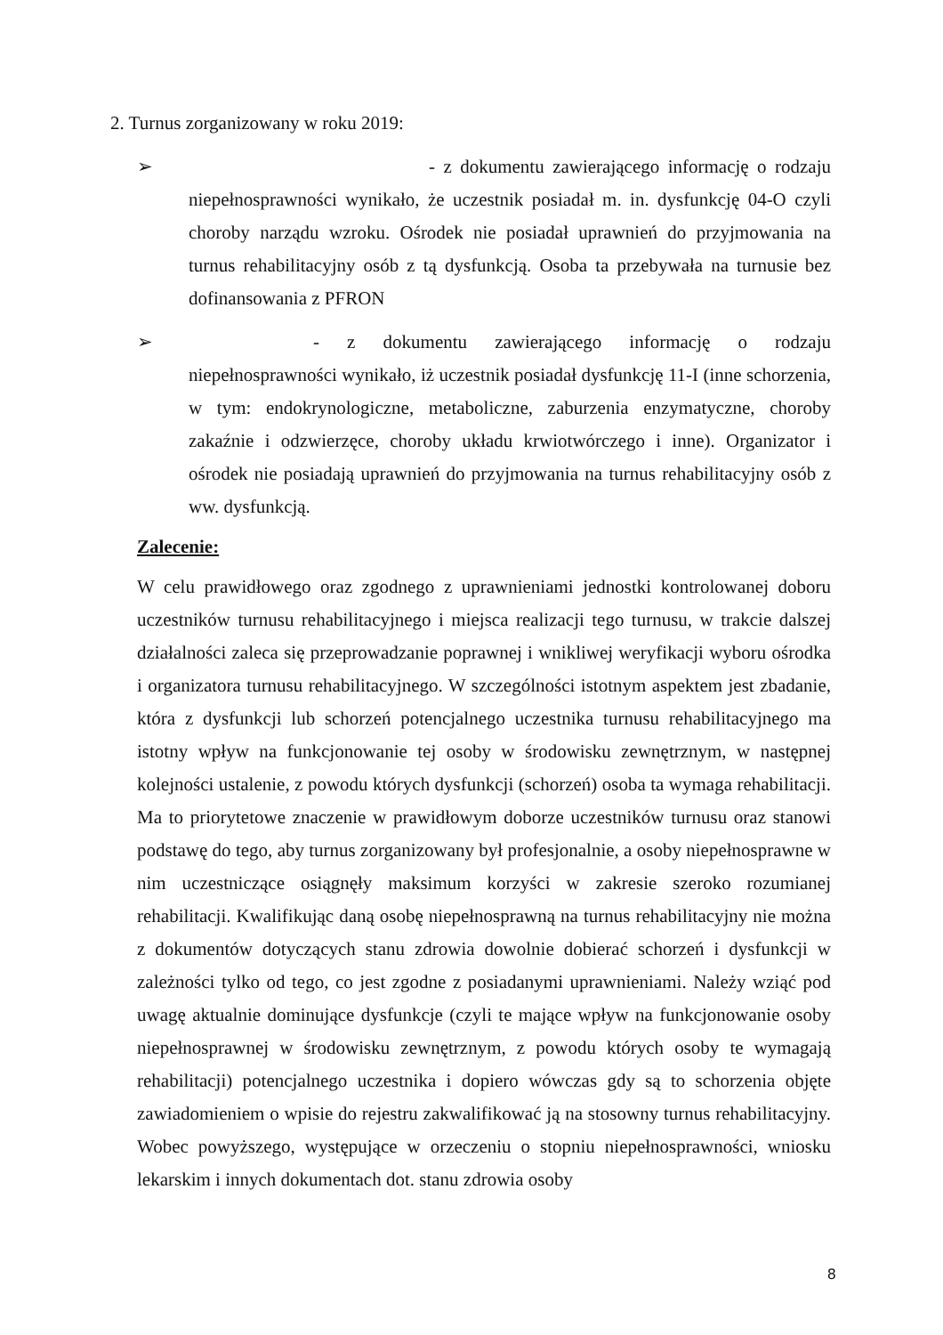2. Turnus zorganizowany w roku 2019:
➢ - z dokumentu zawierającego informację o rodzaju niepełnosprawności wynikało, że uczestnik posiadał m. in. dysfunkcję 04-O czyli choroby narządu wzroku. Ośrodek nie posiadał uprawnień do przyjmowania na turnus rehabilitacyjny osób z tą dysfunkcją. Osoba ta przebywała na turnusie bez dofinansowania z PFRON
➢ - z dokumentu zawierającego informację o rodzaju niepełnosprawności wynikało, iż uczestnik posiadał dysfunkcję 11-I (inne schorzenia, w tym: endokrynologiczne, metaboliczne, zaburzenia enzymatyczne, choroby zakaźnie i odzwierzęce, choroby układu krwiotwórczego i inne). Organizator i ośrodek nie posiadają uprawnień do przyjmowania na turnus rehabilitacyjny osób z ww. dysfunkcją.
Zalecenie:
W celu prawidłowego oraz zgodnego z uprawnieniami jednostki kontrolowanej doboru uczestników turnusu rehabilitacyjnego i miejsca realizacji tego turnusu, w trakcie dalszej działalności zaleca się przeprowadzanie poprawnej i wnikliwej weryfikacji wyboru ośrodka i organizatora turnusu rehabilitacyjnego. W szczególności istotnym aspektem jest zbadanie, która z dysfunkcji lub schorzeń potencjalnego uczestnika turnusu rehabilitacyjnego ma istotny wpływ na funkcjonowanie tej osoby w środowisku zewnętrznym, w następnej kolejności ustalenie, z powodu których dysfunkcji (schorzeń) osoba ta wymaga rehabilitacji. Ma to priorytetowe znaczenie w prawidłowym doborze uczestników turnusu oraz stanowi podstawę do tego, aby turnus zorganizowany był profesjonalnie, a osoby niepełnosprawne w nim uczestniczące osiągnęły maksimum korzyści w zakresie szeroko rozumianej rehabilitacji. Kwalifikując daną osobę niepełnosprawną na turnus rehabilitacyjny nie można z dokumentów dotyczących stanu zdrowia dowolnie dobierać schorzeń i dysfunkcji w zależności tylko od tego, co jest zgodne z posiadanymi uprawnieniami. Należy wziąć pod uwagę aktualnie dominujące dysfunkcje (czyli te mające wpływ na funkcjonowanie osoby niepełnosprawnej w środowisku zewnętrznym, z powodu których osoby te wymagają rehabilitacji) potencjalnego uczestnika i dopiero wówczas gdy są to schorzenia objęte zawiadomieniem o wpisie do rejestru zakwalifikować ją na stosowny turnus rehabilitacyjny. Wobec powyższego, występujące w orzeczeniu o stopniu niepełnosprawności, wniosku lekarskim i innych dokumentach dot. stanu zdrowia osoby
8